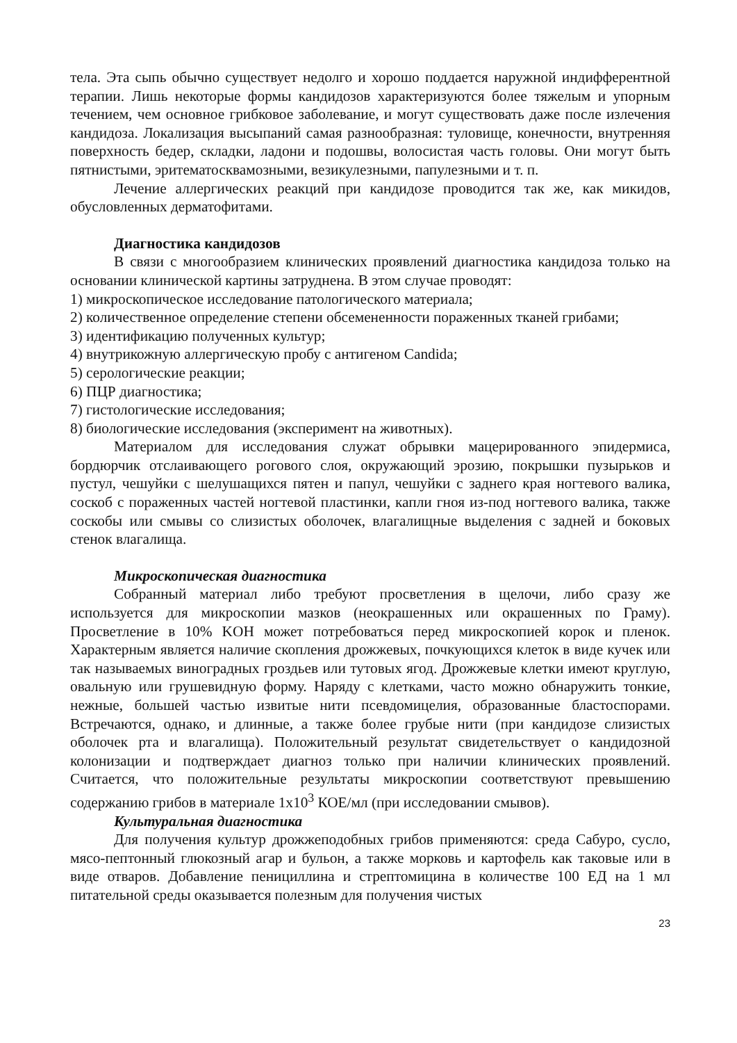тела. Эта сыпь обычно существует недолго и хорошо поддается наружной индифферентной терапии. Лишь некоторые формы кандидозов характеризуются более тяжелым и упорным течением, чем основное грибковое заболевание, и могут существовать даже после излечения кандидоза. Локализация высыпаний самая разнообразная: туловище, конечности, внутренняя поверхность бедер, складки, ладони и подошвы, волосистая часть головы. Они могут быть пятнистыми, эритематосквамозными, везикулезными, папулезными и т. п.
Лечение аллергических реакций при кандидозе проводится так же, как микидов, обусловленных дерматофитами.
Диагностика кандидозов
В связи с многообразием клинических проявлений диагностика кандидоза только на основании клинической картины затруднена. В этом случае проводят:
1) микроскопическое исследование патологического материала;
2) количественное определение степени обсемененности пораженных тканей грибами;
3) идентификацию полученных культур;
4) внутрикожную аллергическую пробу с антигеном Candida;
5) серологические реакции;
6) ПЦР диагностика;
7) гистологические исследования;
8) биологические исследования (эксперимент на животных).
Материалом для исследования служат обрывки мацерированного эпидермиса, бордюрчик отслаивающего рогового слоя, окружающий эрозию, покрышки пузырьков и пустул, чешуйки с шелушащихся пятен и папул, чешуйки с заднего края ногтевого валика, соскоб с пораженных частей ногтевой пластинки, капли гноя из-под ногтевого валика, также соскобы или смывы со слизистых оболочек, влагалищные выделения с задней и боковых стенок влагалища.
Микроскопическая диагностика
Собранный материал либо требуют просветления в щелочи, либо сразу же используется для микроскопии мазков (неокрашенных или окрашенных по Граму). Просветление в 10% KOH может потребоваться перед микроскопией корок и пленок. Характерным является наличие скопления дрожжевых, почкующихся клеток в виде кучек или так называемых виноградных гроздьев или тутовых ягод. Дрожжевые клетки имеют круглую, овальную или грушевидную форму. Наряду с клетками, часто можно обнаружить тонкие, нежные, большей частью извитые нити псевдомицелия, образованные бластоспорами. Встречаются, однако, и длинные, а также более грубые нити (при кандидозе слизистых оболочек рта и влагалища). Положительный результат свидетельствует о кандидозной колонизации и подтверждает диагноз только при наличии клинических проявлений. Считается, что положительные результаты микроскопии соответствуют превышению содержанию грибов в материале 1х10<sup>3</sup> КОЕ/мл (при исследовании смывов).
Культуральная диагностика
Для получения культур дрожжеподобных грибов применяются: среда Сабуро, сусло, мясо-пептонный глюкозный агар и бульон, а также морковь и картофель как таковые или в виде отваров. Добавление пенициллина и стрептомицина в количестве 100 ЕД на 1 мл питательной среды оказывается полезным для получения чистых
23